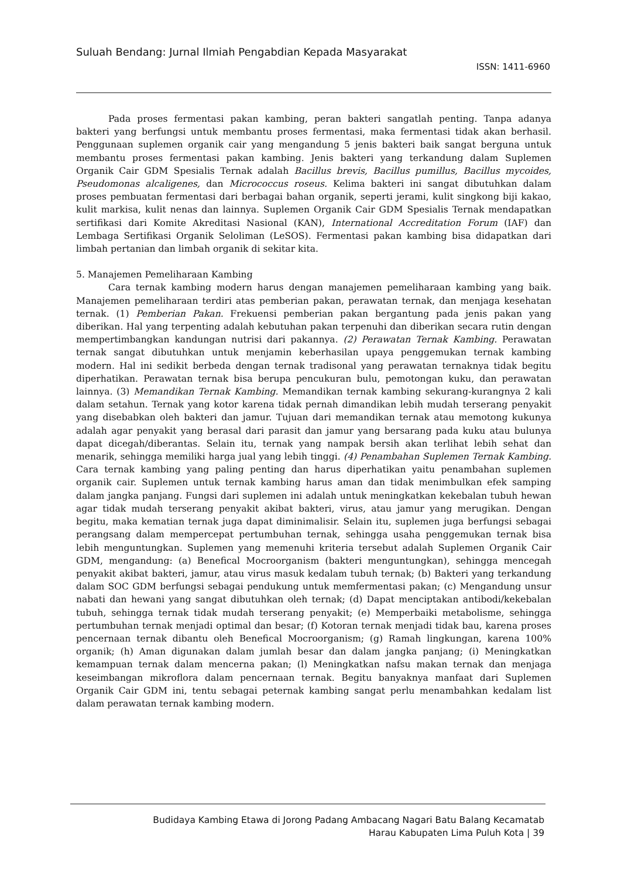Suluah Bendang: Jurnal Ilmiah Pengabdian Kepada Masyarakat
ISSN: 1411-6960
Pada proses fermentasi pakan kambing, peran bakteri sangatlah penting. Tanpa adanya bakteri yang berfungsi untuk membantu proses fermentasi, maka fermentasi tidak akan berhasil. Penggunaan suplemen organik cair yang mengandung 5 jenis bakteri baik sangat berguna untuk membantu proses fermentasi pakan kambing. Jenis bakteri yang terkandung dalam Suplemen Organik Cair GDM Spesialis Ternak adalah Bacillus brevis, Bacillus pumillus, Bacillus mycoides, Pseudomonas alcaligenes, dan Micrococcus roseus. Kelima bakteri ini sangat dibutuhkan dalam proses pembuatan fermentasi dari berbagai bahan organik, seperti jerami, kulit singkong biji kakao, kulit markisa, kulit nenas dan lainnya. Suplemen Organik Cair GDM Spesialis Ternak mendapatkan sertifikasi dari Komite Akreditasi Nasional (KAN), International Accreditation Forum (IAF) dan Lembaga Sertifikasi Organik Seloliman (LeSOS). Fermentasi pakan kambing bisa didapatkan dari limbah pertanian dan limbah organik di sekitar kita.
5. Manajemen Pemeliharaan Kambing
Cara ternak kambing modern harus dengan manajemen pemeliharaan kambing yang baik. Manajemen pemeliharaan terdiri atas pemberian pakan, perawatan ternak, dan menjaga kesehatan ternak. (1) Pemberian Pakan. Frekuensi pemberian pakan bergantung pada jenis pakan yang diberikan. Hal yang terpenting adalah kebutuhan pakan terpenuhi dan diberikan secara rutin dengan mempertimbangkan kandungan nutrisi dari pakannya. (2) Perawatan Ternak Kambing. Perawatan ternak sangat dibutuhkan untuk menjamin keberhasilan upaya penggemukan ternak kambing modern. Hal ini sedikit berbeda dengan ternak tradisonal yang perawatan ternaknya tidak begitu diperhatikan. Perawatan ternak bisa berupa pencukuran bulu, pemotongan kuku, dan perawatan lainnya. (3) Memandikan Ternak Kambing. Memandikan ternak kambing sekurang-kurangnya 2 kali dalam setahun. Ternak yang kotor karena tidak pernah dimandikan lebih mudah terserang penyakit yang disebabkan oleh bakteri dan jamur. Tujuan dari memandikan ternak atau memotong kukunya adalah agar penyakit yang berasal dari parasit dan jamur yang bersarang pada kuku atau bulunya dapat dicegah/diberantas. Selain itu, ternak yang nampak bersih akan terlihat lebih sehat dan menarik, sehingga memiliki harga jual yang lebih tinggi. (4) Penambahan Suplemen Ternak Kambing. Cara ternak kambing yang paling penting dan harus diperhatikan yaitu penambahan suplemen organik cair. Suplemen untuk ternak kambing harus aman dan tidak menimbulkan efek samping dalam jangka panjang. Fungsi dari suplemen ini adalah untuk meningkatkan kekebalan tubuh hewan agar tidak mudah terserang penyakit akibat bakteri, virus, atau jamur yang merugikan. Dengan begitu, maka kematian ternak juga dapat diminimalisir. Selain itu, suplemen juga berfungsi sebagai perangsang dalam mempercepat pertumbuhan ternak, sehingga usaha penggemukan ternak bisa lebih menguntungkan. Suplemen yang memenuhi kriteria tersebut adalah Suplemen Organik Cair GDM, mengandung: (a) Benefical Mocroorganism (bakteri menguntungkan), sehingga mencegah penyakit akibat bakteri, jamur, atau virus masuk kedalam tubuh ternak; (b) Bakteri yang terkandung dalam SOC GDM berfungsi sebagai pendukung untuk memfermentasi pakan; (c) Mengandung unsur nabati dan hewani yang sangat dibutuhkan oleh ternak; (d) Dapat menciptakan antibodi/kekebalan tubuh, sehingga ternak tidak mudah terserang penyakit; (e) Memperbaiki metabolisme, sehingga pertumbuhan ternak menjadi optimal dan besar; (f) Kotoran ternak menjadi tidak bau, karena proses pencernaan ternak dibantu oleh Benefical Mocroorganism; (g) Ramah lingkungan, karena 100% organik; (h) Aman digunakan dalam jumlah besar dan dalam jangka panjang; (i) Meningkatkan kemampuan ternak dalam mencerna pakan; (l) Meningkatkan nafsu makan ternak dan menjaga keseimbangan mikroflora dalam pencernaan ternak. Begitu banyaknya manfaat dari Suplemen Organik Cair GDM ini, tentu sebagai peternak kambing sangat perlu menambahkan kedalam list dalam perawatan ternak kambing modern.
Budidaya Kambing Etawa di Jorong Padang Ambacang Nagari Batu Balang Kecamatab
Harau Kabupaten Lima Puluh Kota | 39